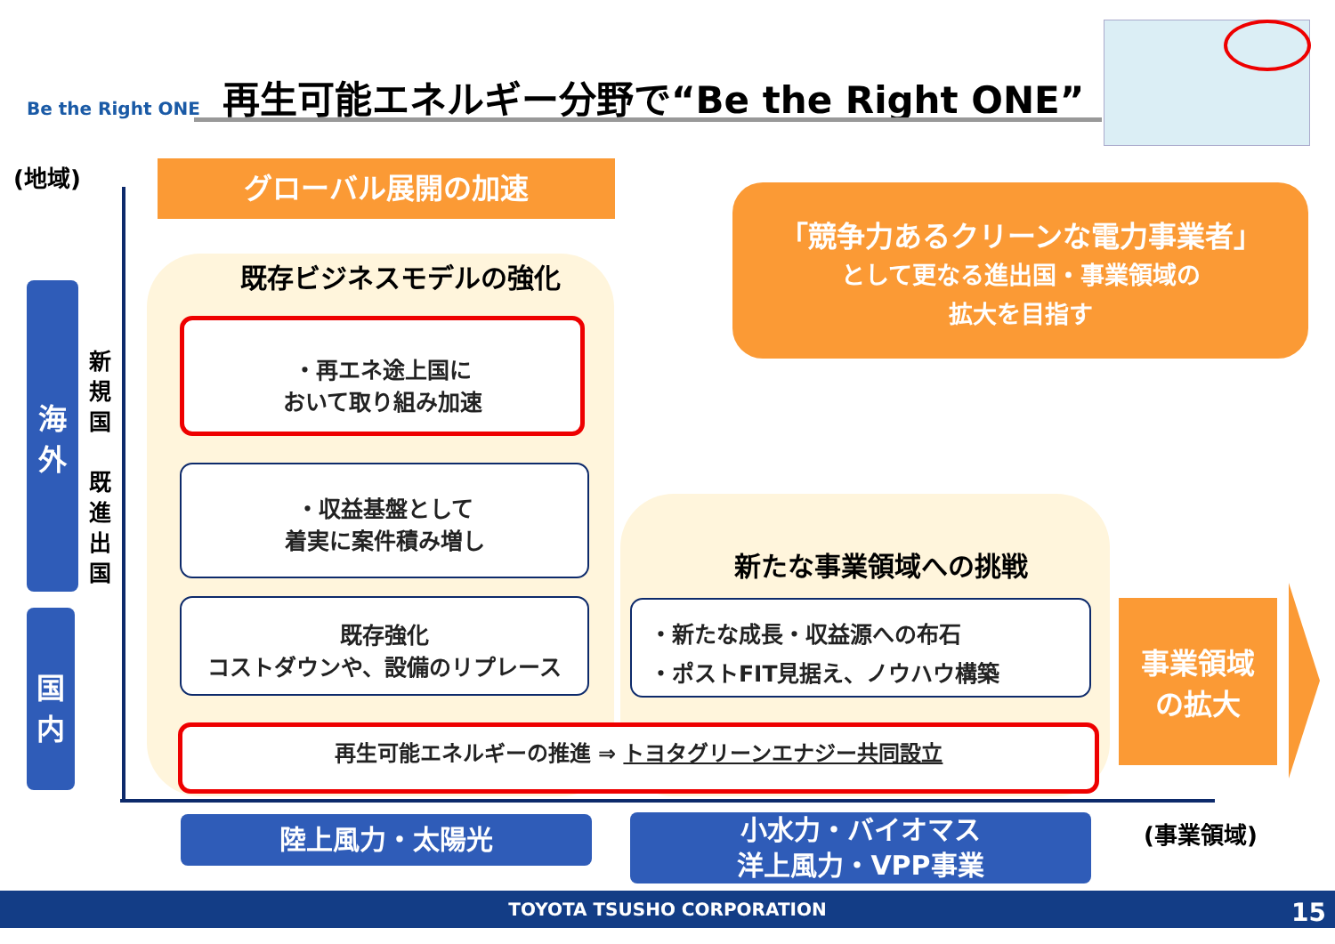Be the Right ONE
再生可能エネルギー分野で“Be the Right ONE”
(地域) グローバル展開の加速
既存ビジネスモデルの強化
海
外
国
内
新
規
国
既
進
出
国
・再エネ途上国に
おいて取り組み加速
・収益基盤として
着実に案件積み増し
既存強化
コストダウンや、設備のリプレース
「競争力あるクリーンな電力事業者」
として更なる進出国・事業領域の
拡大を目指す
新たな事業領域への挑戦
・新たな成長・収益源への布石
・ポストFIT見据え、ノウハウ構築
再生可能エネルギーの推進 ⇒ トヨタグリーンエナジー共同設立
事業領域
の拡大
陸上風力・太陽光
小水力・バイオマス
洋上風力・VPP事業
(事業領域)
TOYOTA TSUSHO CORPORATION
15